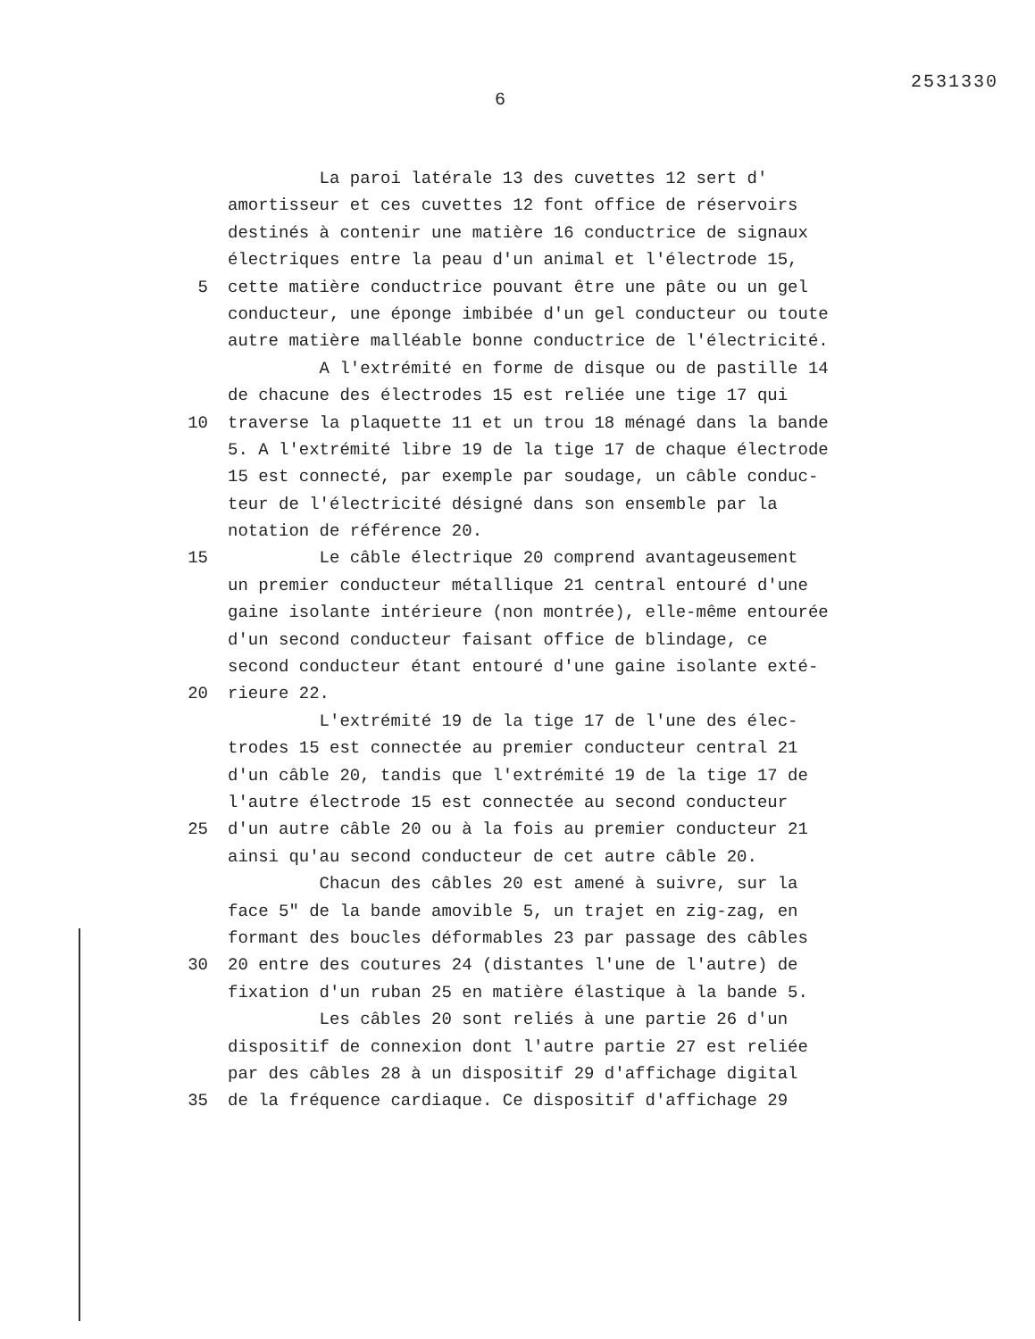2531330
6
La paroi latérale 13 des cuvettes 12 sert d'
amortisseur et ces cuvettes 12 font office de réservoirs
destinés à contenir une matière 16 conductrice de signaux
électriques entre la peau d'un animal et l'électrode 15,
5 cette matière conductrice pouvant être une pâte ou un gel
conducteur, une éponge imbibée d'un gel conducteur ou toute
autre matière malléable bonne conductrice de l'électricité.
A l'extrémité en forme de disque ou de pastille 14
de chacune des électrodes 15 est reliée une tige 17 qui
10 traverse la plaquette 11 et un trou 18 ménagé dans la bande
5. A l'extrémité libre 19 de la tige 17 de chaque électrode
15 est connecté, par exemple par soudage, un câble conduc-
teur de l'électricité désigné dans son ensemble par la
notation de référence 20.
15 Le câble électrique 20 comprend avantageusement
un premier conducteur métallique 21 central entouré d'une
gaine isolante intérieure (non montrée), elle-même entourée
d'un second conducteur faisant office de blindage, ce
second conducteur étant entouré d'une gaine isolante exté-
20 rieure 22.
L'extrémité 19 de la tige 17 de l'une des élec-
trodes 15 est connectée au premier conducteur central 21
d'un câble 20, tandis que l'extrémité 19 de la tige 17 de
l'autre électrode 15 est connectée au second conducteur
25 d'un autre câble 20 ou à la fois au premier conducteur 21
ainsi qu'au second conducteur de cet autre câble 20.
Chacun des câbles 20 est amené à suivre, sur la
face 5" de la bande amovible 5, un trajet en zig-zag, en
formant des boucles déformables 23 par passage des câbles
30 20 entre des coutures 24 (distantes l'une de l'autre) de
fixation d'un ruban 25 en matière élastique à la bande 5.
Les câbles 20 sont reliés à une partie 26 d'un
dispositif de connexion dont l'autre partie 27 est reliée
par des câbles 28 à un dispositif 29 d'affichage digital
35 de la fréquence cardiaque. Ce dispositif d'affichage 29